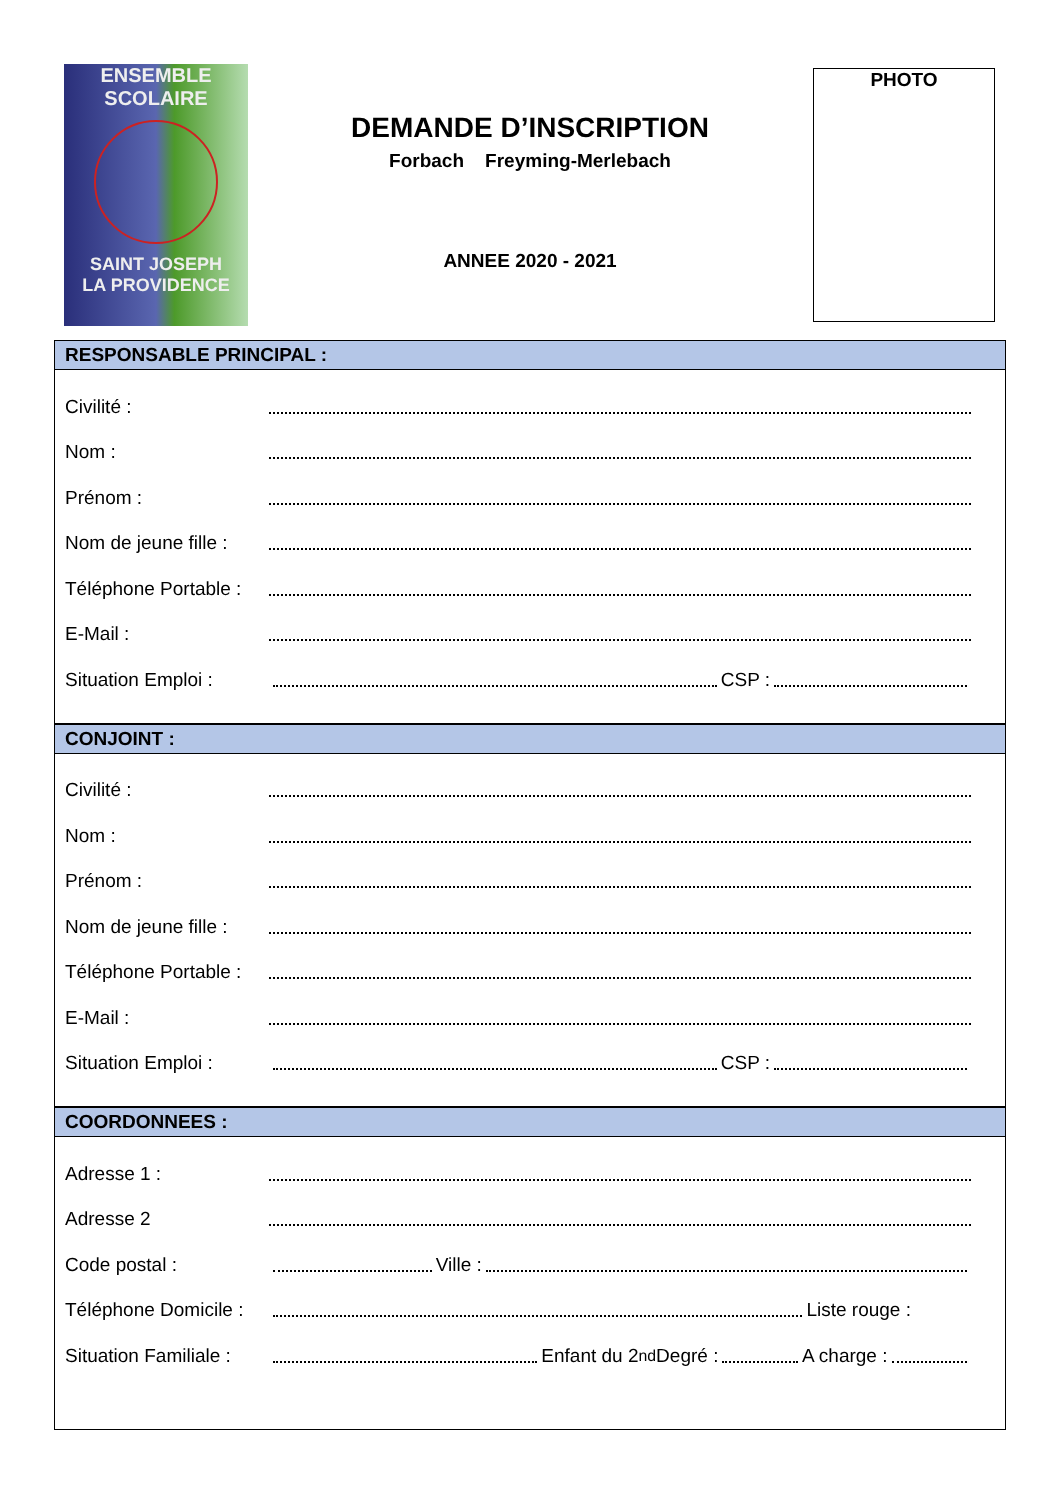ENSEMBLE
SCOLAIRE
SAINT JOSEPH
LA PROVIDENCE
DEMANDE D’INSCRIPTION
Forbach Freyming-Merlebach
ANNEE 2020 - 2021
PHOTO
RESPONSABLE PRINCIPAL :
Civilité :
Nom :
Prénom :
Nom de jeune fille :
Téléphone Portable :
E-Mail :
Situation Emploi : CSP :
CONJOINT :
Civilité :
Nom :
Prénom :
Nom de jeune fille :
Téléphone Portable :
E-Mail :
Situation Emploi : CSP :
COORDONNEES :
Adresse 1 :
Adresse 2
Code postal : Ville :
Téléphone Domicile : Liste rouge :
Situation Familiale : Enfant du 2<sup>nd</sup> Degré : A charge :